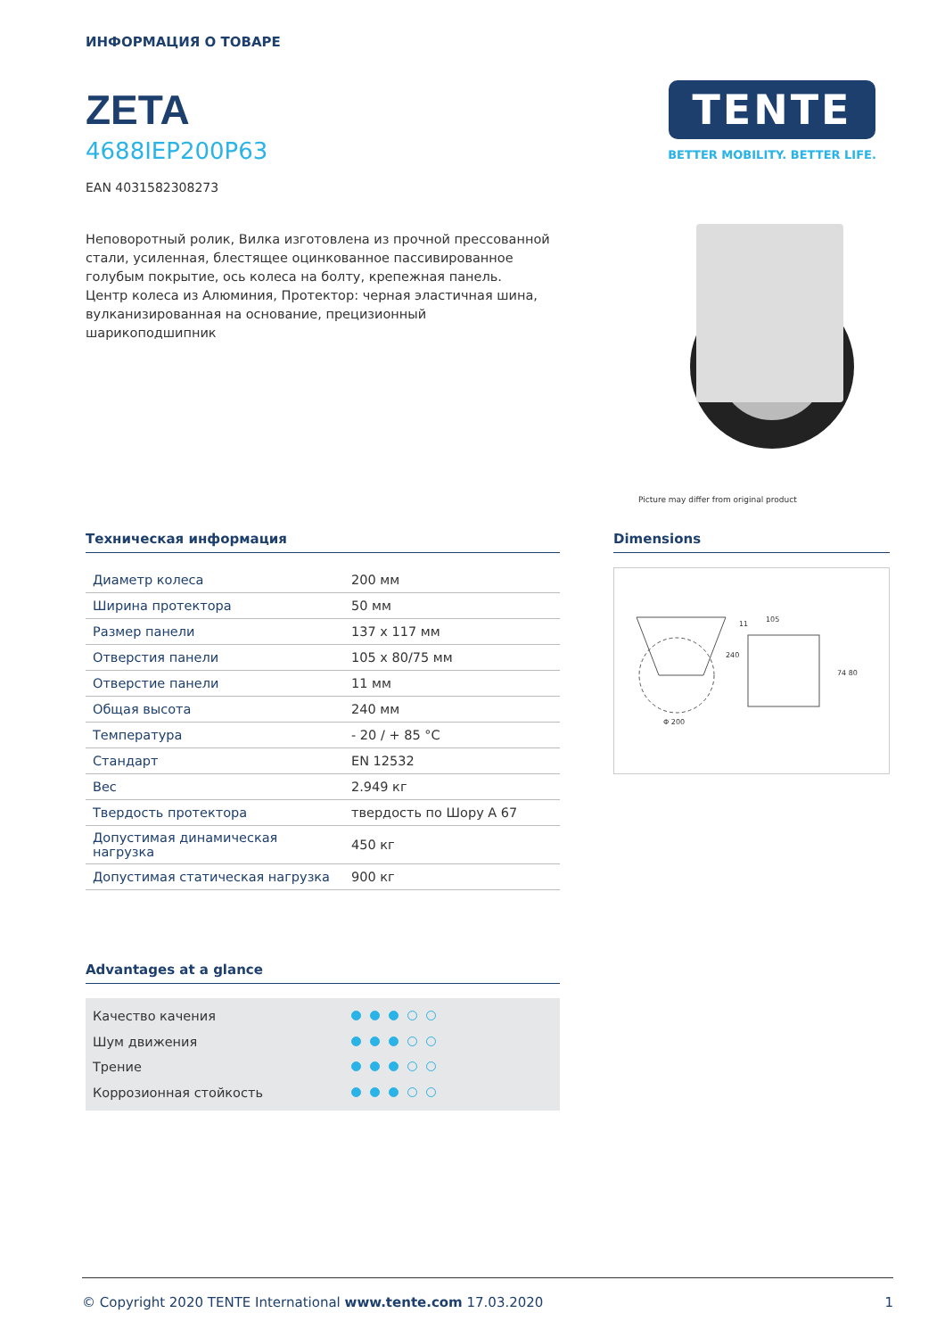ИНФОРМАЦИЯ О ТОВАРЕ
ZETA
4688IEP200P63
EAN 4031582308273
Неповоротный ролик, Вилка изготовлена из прочной прессованной стали, усиленная, блестящее оцинкованное пассивированное голубым покрытие, ось колеса на болту, крепежная панель.
Центр колеса из Алюминия, Протектор: черная эластичная шина, вулканизированная на основание, прецизионный шарикоподшипник
TENTE
BETTER MOBILITY. BETTER LIFE.
Picture may differ from original product
Техническая информация
| Диаметр колеса | 200 мм |
| Ширина протектора | 50 мм |
| Размер панели | 137 x 117 мм |
| Отверстия панели | 105 x 80/75 мм |
| Отверстие панели | 11 мм |
| Общая высота | 240 мм |
| Температура | - 20 / + 85 °C |
| Стандарт | EN 12532 |
| Вес | 2.949 кг |
| Твердость протектора | твердость по Шору A 67 |
| Допустимая динамическая нагрузка | 450 кг |
| Допустимая статическая нагрузка | 900 кг |
Advantages at a glance
Качество качения
Шум движения
Трение
Коррозионная стойкость
Dimensions
105
240
Φ 200
74 80
11
© Copyright 2020 TENTE International www.tente.com 17.03.2020 1